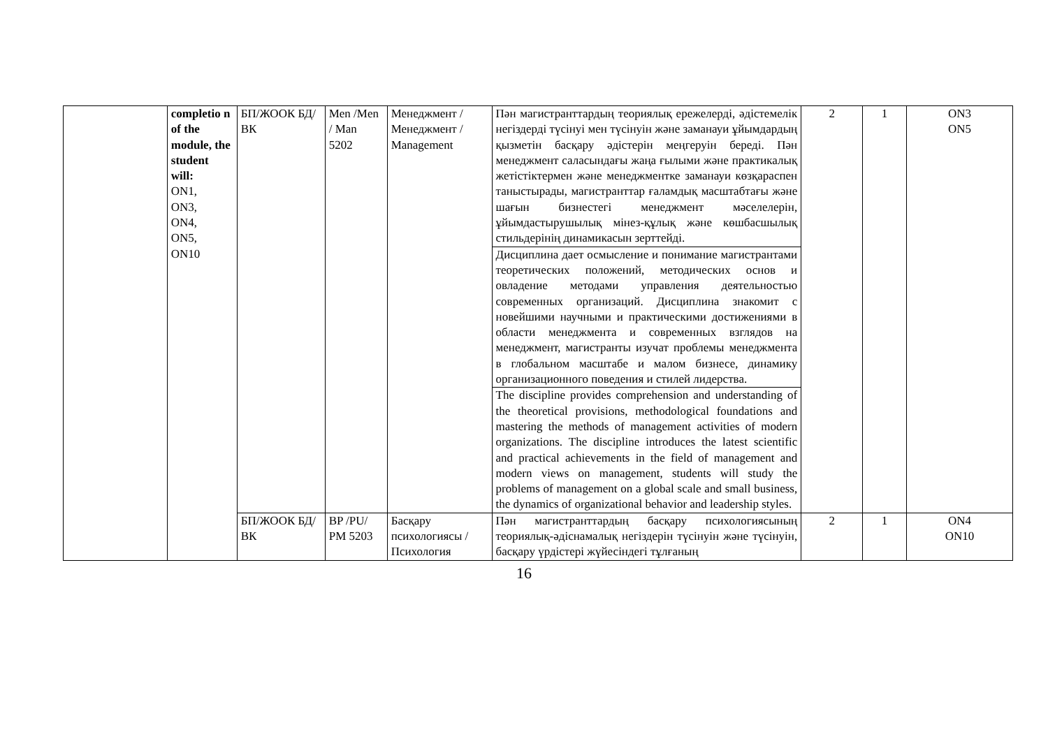| | completio n of the module, the student will: ON1, ON3, ON4, ON5, ON10 | БП/ЖООК БД/ВК | Men /Men / Man 5202 | Менеджмент / Менеджмент / Management | Пән магистранттардың теориялық ережелерді, әдістемелік негіздерді түсінуі мен түсінуін және заманауи ұйымдардың қызметін басқару әдістерін меңгеруін береді. Пән менеджмент саласындағы жаңа ғылыми және практикалық жетістіктермен және менеджментке заманауи көзқараспен таныстырады, магистранттар ғаламдық масштабтағы және шағын бизнестегі менеджмент мәселелерін, ұйымдастырушылық мінез-құлық және көшбасшылық стильдерінің динамикасын зерттейді. | 2 | 1 | ON3 ON5 |
| | | | | | Дисциплина дает осмысление и понимание магистрантами теоретических положений, методических основ и овладение методами управления деятельностью современных организаций. Дисциплина знакомит с новейшими научными и практическими достижениями в области менеджмента и современных взглядов на менеджмент, магистранты изучат проблемы менеджмента в глобальном масштабе и малом бизнесе, динамику организационного поведения и стилей лидерства. | | | |
| | | | | | The discipline provides comprehension and understanding of the theoretical provisions, methodological foundations and mastering the methods of management activities of modern organizations. The discipline introduces the latest scientific and practical achievements in the field of management and modern views on management, students will study the problems of management on a global scale and small business, the dynamics of organizational behavior and leadership styles. | | | |
| | | БП/ЖООК БД/ВК | BP /PU/ PM 5203 | Басқару психологиясы / Психология | Пән магистранттардың басқару психологиясының теориялық-әдіснамалық негіздерін түсінуін және түсінуін, басқару үрдістері жүйесіндегі тұлғаның | 2 | 1 | ON4 ON10 |
16